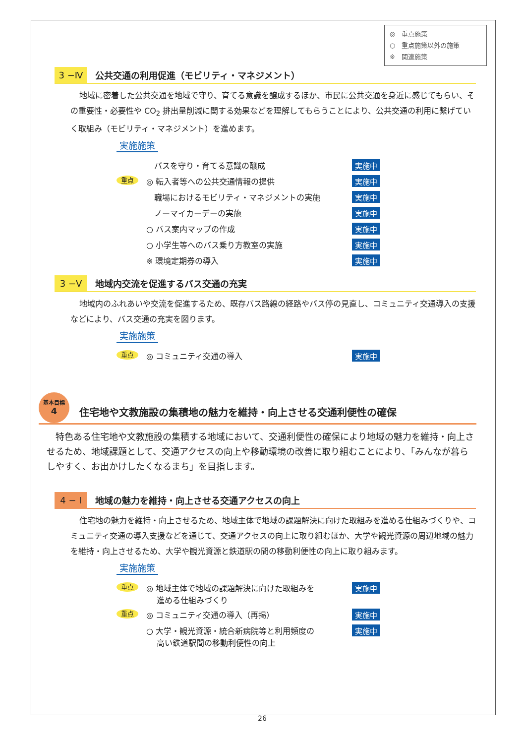◎　重点施策
○　重点施策以外の施策
※　関連施策
3 −Ⅳ
公共交通の利用促進（モビリティ・マネジメント）
地域に密着した公共交通を地域で守り、育てる意識を醸成するほか、市民に公共交通を身近に感じてもらい、その重要性・必要性や CO<sub>2</sub> 排出量削減に関する効果などを理解してもらうことにより、公共交通の利用に繋げていく取組み（モビリティ・マネジメント）を進めます。
実施施策
　バスを守り・育てる意識の醸成
実施中
重点
◎ 転入者等への公共交通情報の提供
実施中
　職場におけるモビリティ・マネジメントの実施
実施中
　ノーマイカーデーの実施
実施中
○ バス案内マップの作成
実施中
○ 小学生等へのバス乗り方教室の実施
実施中
※ 環境定期券の導入
実施中
3 −Ⅴ
地域内交流を促進するバス交通の充実
地域内のふれあいや交流を促進するため、既存バス路線の経路やバス停の見直し、コミュニティ交通導入の支援などにより、バス交通の充実を図ります。
実施施策
重点
◎ コミュニティ交通の導入
実施中
基本目標
4
住宅地や文教施設の集積地の魅力を維持・向上させる交通利便性の確保
特色ある住宅地や文教施設の集積する地域において、交通利便性の確保により地域の魅力を維持・向上させるため、地域課題として、交通アクセスの向上や移動環境の改善に取り組むことにより、「みんなが暮らしやすく、お出かけしたくなるまち」を目指します。
4 − I
地域の魅力を維持・向上させる交通アクセスの向上
住宅地の魅力を維持・向上させるため、地域主体で地域の課題解決に向けた取組みを進める仕組みづくりや、コミュニティ交通の導入支援などを通じて、交通アクセスの向上に取り組むほか、大学や観光資源の周辺地域の魅力を維持・向上させるため、大学や観光資源と鉄道駅の間の移動利便性の向上に取り組みます。
実施施策
重点
◎ 地域主体で地域の課題解決に向けた取組みを
　 進める仕組みづくり
実施中
重点
◎ コミュニティ交通の導入（再掲）
実施中
○ 大学・観光資源・統合新病院等と利用頻度の
　 高い鉄道駅間の移動利便性の向上
実施中
26